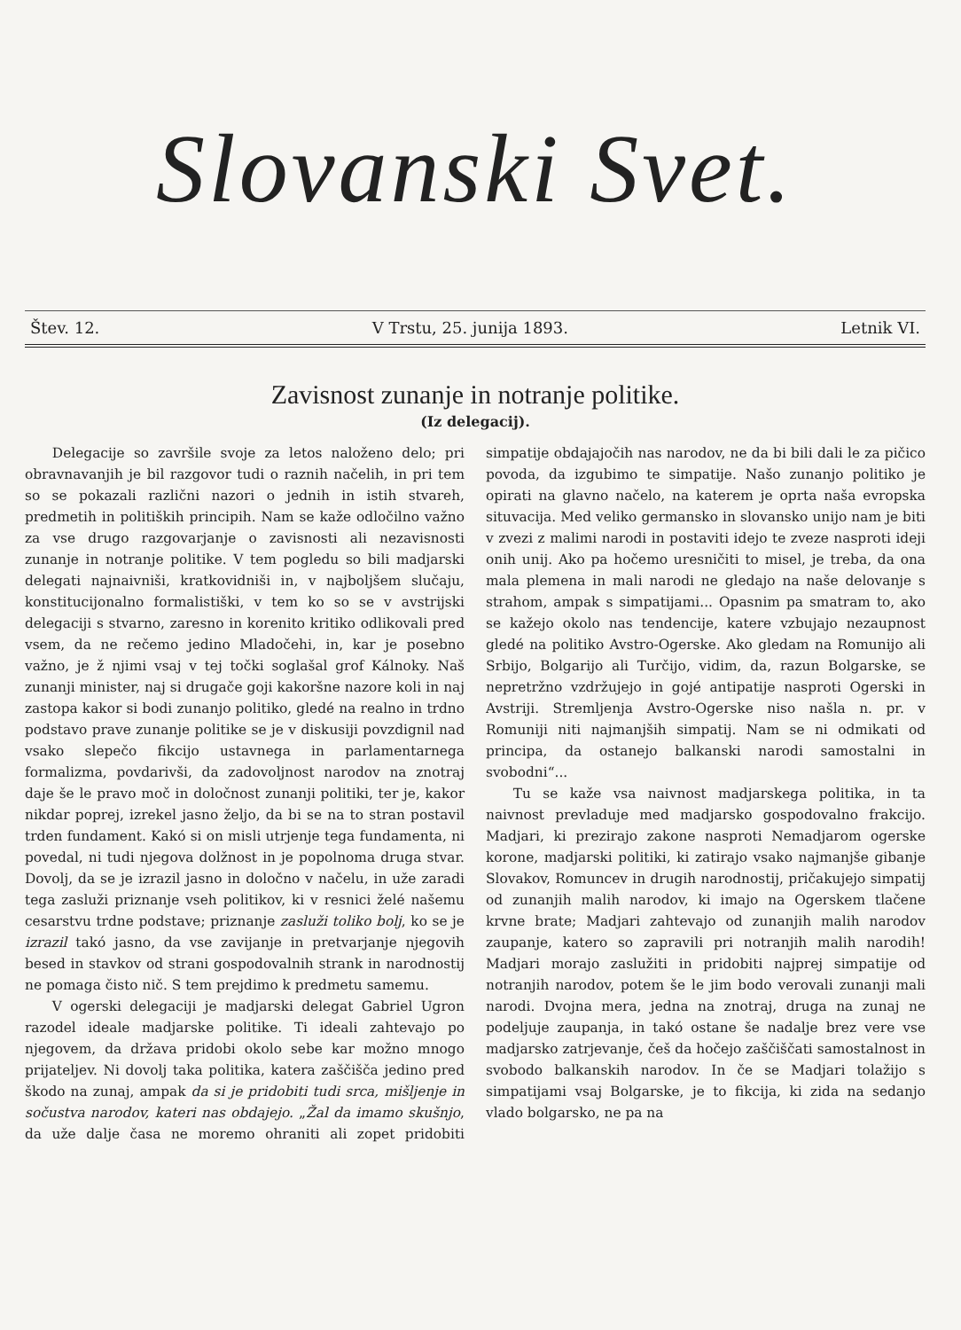Slovanski Svet.
Štev. 12. V Trstu, 25. junija 1893. Letnik VI.
Zavisnost zunanje in notranje politike.
(Iz delegacij).
Delegacije so završile svoje za letos naloženo delo; pri obravnavanjih je bil razgovor tudi o raznih načelih, in pri tem so se pokazali različni nazori o jednih in istih stvareh, predmetih in politiških principih. Nam se kaže odločilno važno za vse drugo razgovarjanje o zavisnosti ali nezavisnosti zunanje in notranje politike. V tem pogledu so bili madjarski delegati najnaivniši, kratkovidniši in, v najboljšem slučaju, konstitucijonalno formalistiški, v tem ko so se v avstrijski delegaciji s stvarno, zaresno in korenito kritiko odlikovali pred vsem, da ne rečemo jedino Mladočehi, in, kar je posebno važno, je ž njimi vsaj v tej točki soglašal grof Kálnoky. Naš zunanji minister, naj si drugače goji kakoršne nazore koli in naj zastopa kakor si bodi zunanjo politiko, gledé na realno in trdno podstavo prave zunanje politike se je v diskusiji povzdignil nad vsako slepečo fikcijo ustavnega in parlamentarnega formalizma, povdarivši, da zadovoljnost narodov na znotraj daje še le pravo moč in določnost zunanji politiki, ter je, kakor nikdar poprej, izrekel jasno željo, da bi se na to stran postavil trden fundament. Kakó si on misli utrjenje tega fundamenta, ni povedal, ni tudi njegova dolžnost in je popolnoma druga stvar. Dovolj, da se je izrazil jasno in določno v načelu, in uže zaradi tega zasluži priznanje vseh politikov, ki v resnici želé našemu cesarstvu trdne podstave; priznanje zasluži toliko bolj, ko se je izrazil takó jasno, da vse zavijanje in pretvarjanje njegovih besed in stavkov od strani gospodovalnih strank in narodnostij ne pomaga čisto nič. S tem prejdimo k predmetu samemu.
V ogerski delegaciji je madjarski delegat Gabriel Ugron razodel ideale madjarske politike. Ti ideali zahtevajo po njegovem, da država pridobi okolo sebe kar možno mnogo prijateljev. Ni dovolj taka politika, katera zaščišča jedino pred škodo na zunaj, ampak da si je pridobiti tudi srca, mišljenje in sočustva narodov, kateri nas obdajejo. „Žal da imamo skušnjo, da uže dalje časa ne moremo ohraniti ali zopet pridobiti simpatije obdajajočih nas narodov, ne da bi bili dali le za pičico povoda, da izgubimo te simpatije. Našo zunanjo politiko je opirati na glavno načelo, na katerem je oprta naša evropska situvacija. Med veliko germansko in slovansko unijo nam je biti v zvezi z malimi narodi in postaviti idejo te zveze nasproti ideji onih unij. Ako pa hočemo uresničiti to misel, je treba, da ona mala plemena in mali narodi ne gledajo na naše delovanje s strahom, ampak s simpatijami... Opasnim pa smatram to, ako se kažejo okolo nas tendencije, katere vzbujajo nezaupnost gledé na politiko Avstro-Ogerske. Ako gledam na Romunijo ali Srbijo, Bolgarijo ali Turčijo, vidim, da, razun Bolgarske, se nepretržno vzdržujejo in gojé antipatije nasproti Ogerski in Avstriji. Stremljenja Avstro-Ogerske niso našla n. pr. v Romuniji niti najmanjših simpatij. Nam se ni odmikati od principa, da ostanejo balkanski narodi samostalni in svobodni“...
Tu se kaže vsa naivnost madjarskega politika, in ta naivnost prevladuje med madjarsko gospodovalno frakcijo. Madjari, ki prezirajo zakone nasproti Nemadjarom ogerske korone, madjarski politiki, ki zatirajo vsako najmanjše gibanje Slovakov, Romuncev in drugih narodnostij, pričakujejo simpatij od zunanjih malih narodov, ki imajo na Ogerskem tlačene krvne brate; Madjari zahtevajo od zunanjih malih narodov zaupanje, katero so zapravili pri notranjih malih narodih! Madjari morajo zaslužiti in pridobiti najprej simpatije od notranjih narodov, potem še le jim bodo verovali zunanji mali narodi. Dvojna mera, jedna na znotraj, druga na zunaj ne podeljuje zaupanja, in takó ostane še nadalje brez vere vse madjarsko zatrjevanje, češ da hočejo zaščiščati samostalnost in svobodo balkanskih narodov. In če se Madjari tolažijo s simpatijami vsaj Bolgarske, je to fikcija, ki zida na sedanjo vlado bolgarsko, ne pa na